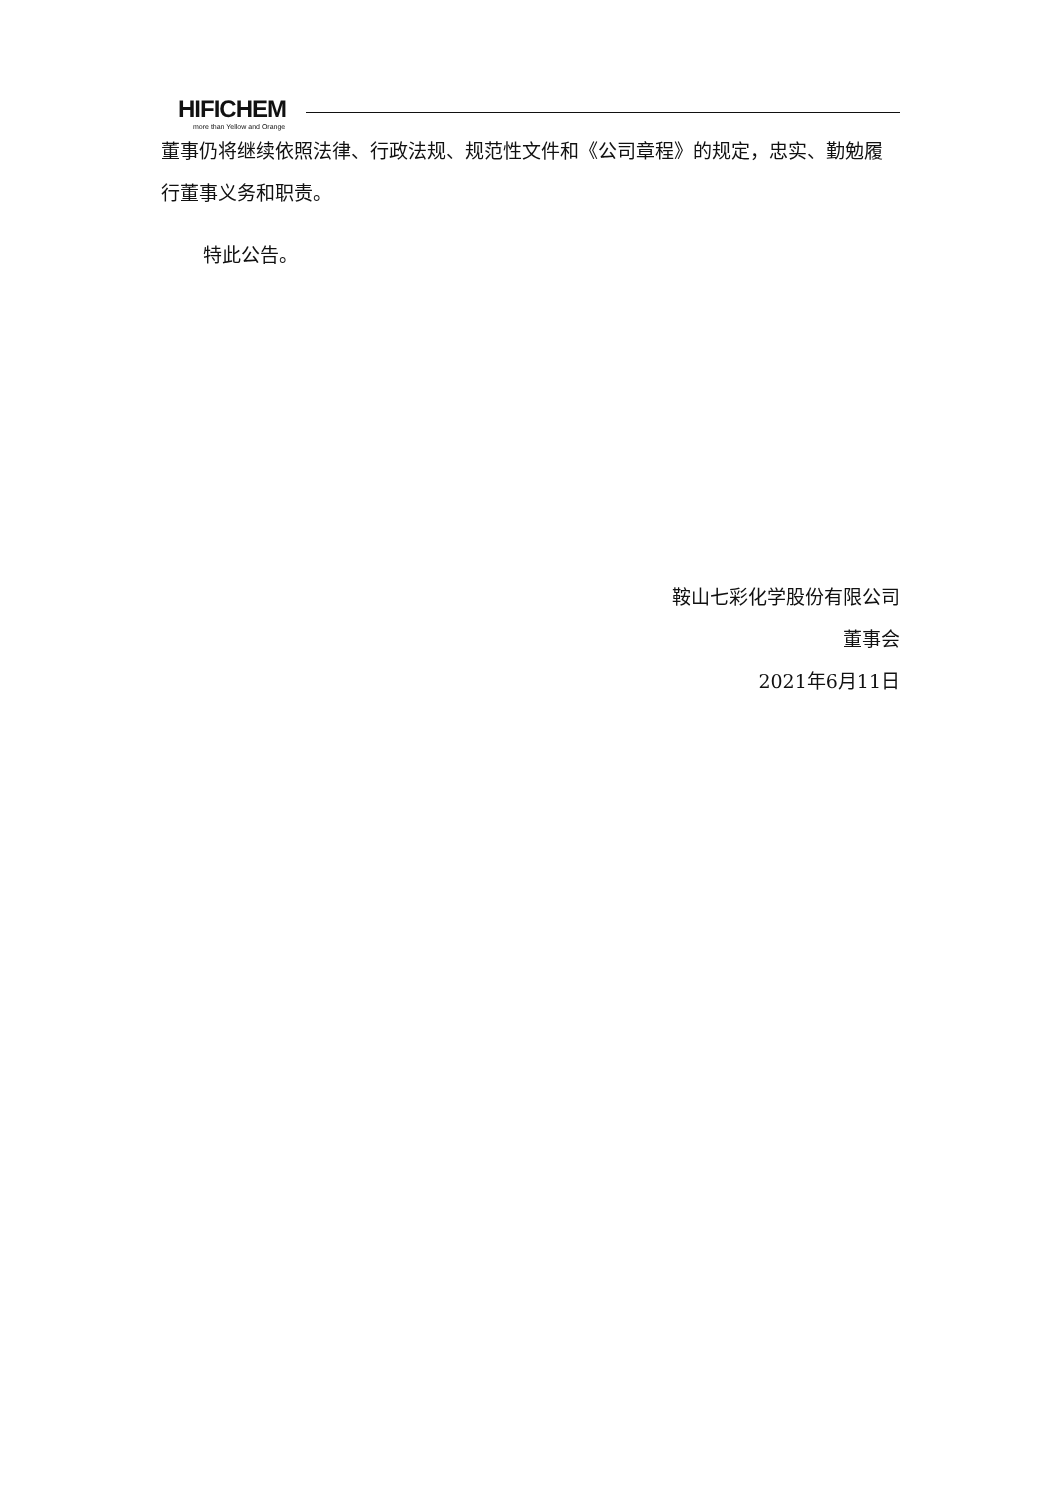HIFICHEM
more than Yellow and Orange
董事仍将继续依照法律、行政法规、规范性文件和《公司章程》的规定，忠实、勤勉履行董事义务和职责。
特此公告。
鞍山七彩化学股份有限公司
董事会
2021年6月11日